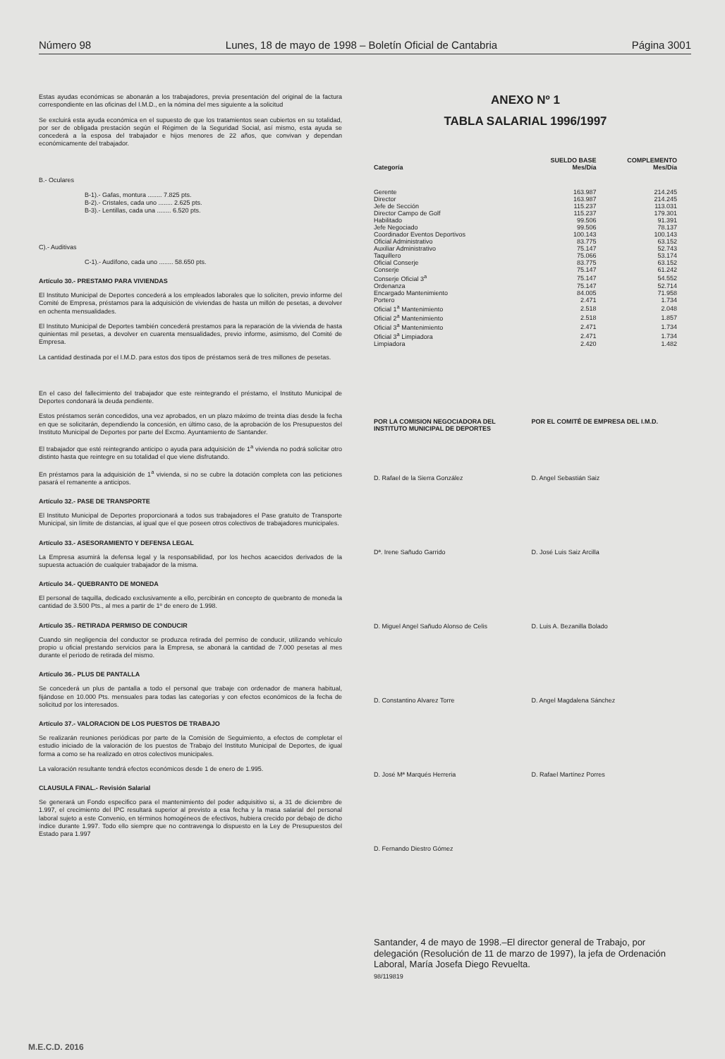Número 98 Lunes, 18 de mayo de 1998 – Boletín Oficial de Cantabria Página 3001
Estas ayudas económicas se abonarán a los trabajadores, previa presentación del original de la factura correspondiente en las oficinas del I.M.D., en la nómina del mes siguiente a la solicitud
Se excluirá esta ayuda económica en el supuesto de que los tratamientos sean cubiertos en su totalidad, por ser de obligada prestación según el Régimen de la Seguridad Social, así mismo, esta ayuda se concederá a la esposa del trabajador e hijos menores de 22 años, que convivan y dependan económicamente del trabajador.
B.- Oculares
B-1).- Gafas, montura ........ 7.825 pts.
B-2).- Cristales, cada uno ........ 2.625 pts.
B-3).- Lentillas, cada una ........ 6.520 pts.
C).- Auditivas
C-1).- Audífono, cada uno ........ 58.650 pts.
Artículo 30.- PRESTAMO PARA VIVIENDAS
El Instituto Municipal de Deportes concederá a los empleados laborales que lo soliciten, previo informe del Comité de Empresa, préstamos para la adquisición de viviendas de hasta un millón de pesetas, a devolver en ochenta mensualidades.
El Instituto Municipal de Deportes también concederá prestamos para la reparación de la vivienda de hasta quinientas mil pesetas, a devolver en cuarenta mensualidades, previo informe, asimismo, del Comité de Empresa.
La cantidad destinada por el I.M.D. para estos dos tipos de préstamos será de tres millones de pesetas.
En el caso del fallecimiento del trabajador que este reintegrando el préstamo, el Instituto Municipal de Deportes condonará la deuda pendiente.
Estos préstamos serán concedidos, una vez aprobados, en un plazo máximo de treinta días desde la fecha en que se solicitarán, dependiendo la concesión, en último caso, de la aprobación de los Presupuestos del Instituto Municipal de Deportes por parte del Excmo. Ayuntamiento de Santander.
El trabajador que esté reintegrando anticipo o ayuda para adquisición de 1<sup>a</sup> vivienda no podrá solicitar otro distinto hasta que reintegre en su totalidad el que viene disfrutando.
En préstamos para la adquisición de 1<sup>a</sup> vivienda, si no se cubre la dotación completa con las peticiones pasará el remanente a anticipos.
Artículo 32.- PASE DE TRANSPORTE
El Instituto Municipal de Deportes proporcionará a todos sus trabajadores el Pase gratuito de Transporte Municipal, sin límite de distancias, al igual que el que poseen otros colectivos de trabajadores municipales.
Artículo 33.- ASESORAMIENTO Y DEFENSA LEGAL
La Empresa asumirá la defensa legal y la responsabilidad, por los hechos acaecidos derivados de la supuesta actuación de cualquier trabajador de la misma.
Artículo 34.- QUEBRANTO DE MONEDA
El personal de taquilla, dedicado exclusivamente a ello, percibirán en concepto de quebranto de moneda la cantidad de 3.500 Pts., al mes a partir de 1º de enero de 1.998.
Artículo 35.- RETIRADA PERMISO DE CONDUCIR
Cuando sin negligencia del conductor se produzca retirada del permiso de conducir, utilizando vehículo propio u oficial prestando servicios para la Empresa, se abonará la cantidad de 7.000 pesetas al mes durante el periodo de retirada del mismo.
Artículo 36.- PLUS DE PANTALLA
Se concederá un plus de pantalla a todo el personal que trabaje con ordenador de manera habitual, fijándose en 10.000 Pts. mensuales para todas las categorías y con efectos económicos de la fecha de solicitud por los interesados.
Artículo 37.- VALORACION DE LOS PUESTOS DE TRABAJO
Se realizarán reuniones periódicas por parte de la Comisión de Seguimiento, a efectos de completar el estudio iniciado de la valoración de los puestos de Trabajo del Instituto Municipal de Deportes, de igual forma a como se ha realizado en otros colectivos municipales.
La valoración resultante tendrá efectos económicos desde 1 de enero de 1.995.
CLAUSULA FINAL.- Revisión Salarial
Se generará un Fondo especifico para el mantenimiento del poder adquisitivo si, a 31 de diciembre de 1.997, el crecimiento del IPC resultará superior al previsto a esa fecha y la masa salarial del personal laboral sujeto a este Convenio, en términos homogéneos de efectivos, hubiera crecido por debajo de dicho índice durante 1.997. Todo ello siempre que no contravenga lo dispuesto en la Ley de Presupuestos del Estado para 1.997
ANEXO Nº 1
TABLA SALARIAL 1996/1997
| Categoría | SUELDO BASE Mes/Día | COMPLEMENTO Mes/Día |
| --- | --- | --- |
| Gerente | 163.987 | 214.245 |
| Director | 163.987 | 214.245 |
| Jefe de Sección | 115.237 | 113.031 |
| Director Campo de Golf | 115.237 | 179.301 |
| Habilitado | 99.506 | 91.391 |
| Jefe Negociado | 99.506 | 78.137 |
| Coordinador Eventos Deportivos | 100.143 | 100.143 |
| Oficial Administrativo | 83.775 | 63.152 |
| Auxiliar Administrativo | 75.147 | 52.743 |
| Taquillero | 75.066 | 53.174 |
| Oficial Conserje | 83.775 | 63.152 |
| Conserje | 75.147 | 61.242 |
| Conserje Oficial 3<sup>a</sup> | 75.147 | 54.552 |
| Ordenanza | 75.147 | 52.714 |
| Encargado Mantenimiento | 84.005 | 71.958 |
| Portero | 2.471 | 1.734 |
| Oficial 1<sup>a</sup> Mantenimiento | 2.518 | 2.048 |
| Oficial 2<sup>a</sup> Mantenimiento | 2.518 | 1.857 |
| Oficial 3<sup>a</sup> Mantenimiento | 2.471 | 1.734 |
| Oficial 3<sup>a</sup> Limpiadora | 2.471 | 1.734 |
| Limpiadora | 2.420 | 1.482 |
POR LA COMISION NEGOCIADORA DEL INSTITUTO MUNICIPAL DE DEPORTES
POR EL COMITÉ DE EMPRESA DEL I.M.D.
D. Rafael de la Sierra González
D. Angel Sebastián Saiz
Dª. Irene Sañudo Garrido D. José Luis Saiz Arcilla
D. Miguel Angel Sañudo Alonso de Celis
D. Luis A. Bezanilla Bolado
D. Constantino Alvarez Torre D. Angel Magdalena Sánchez
D. José Mª Marqués Herreria D. Rafael Martínez Porres
D. Fernando Diestro Gómez
Santander, 4 de mayo de 1998.–El director general de Trabajo, por delegación (Resolución de 11 de marzo de 1997), la jefa de Ordenación Laboral, María Josefa Diego Revuelta.
98/119819
M.E.C.D. 2016